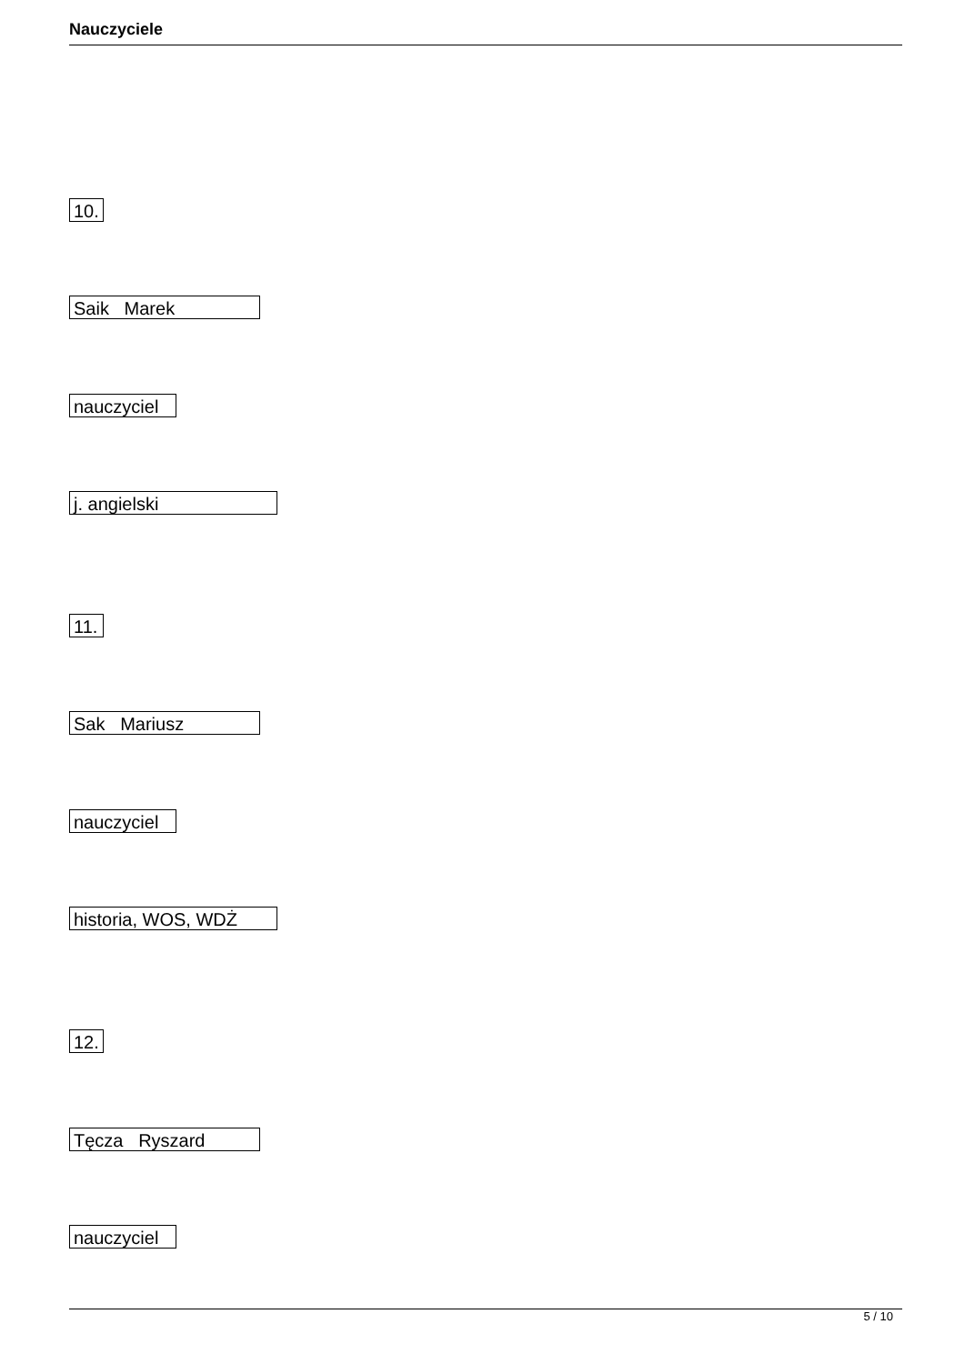Nauczyciele
10.
Saik Marek
nauczyciel
j. angielski
11.
Sak Mariusz
nauczyciel
historia, WOS, WDŻ
12.
Tęcza Ryszard
nauczyciel
5 / 10